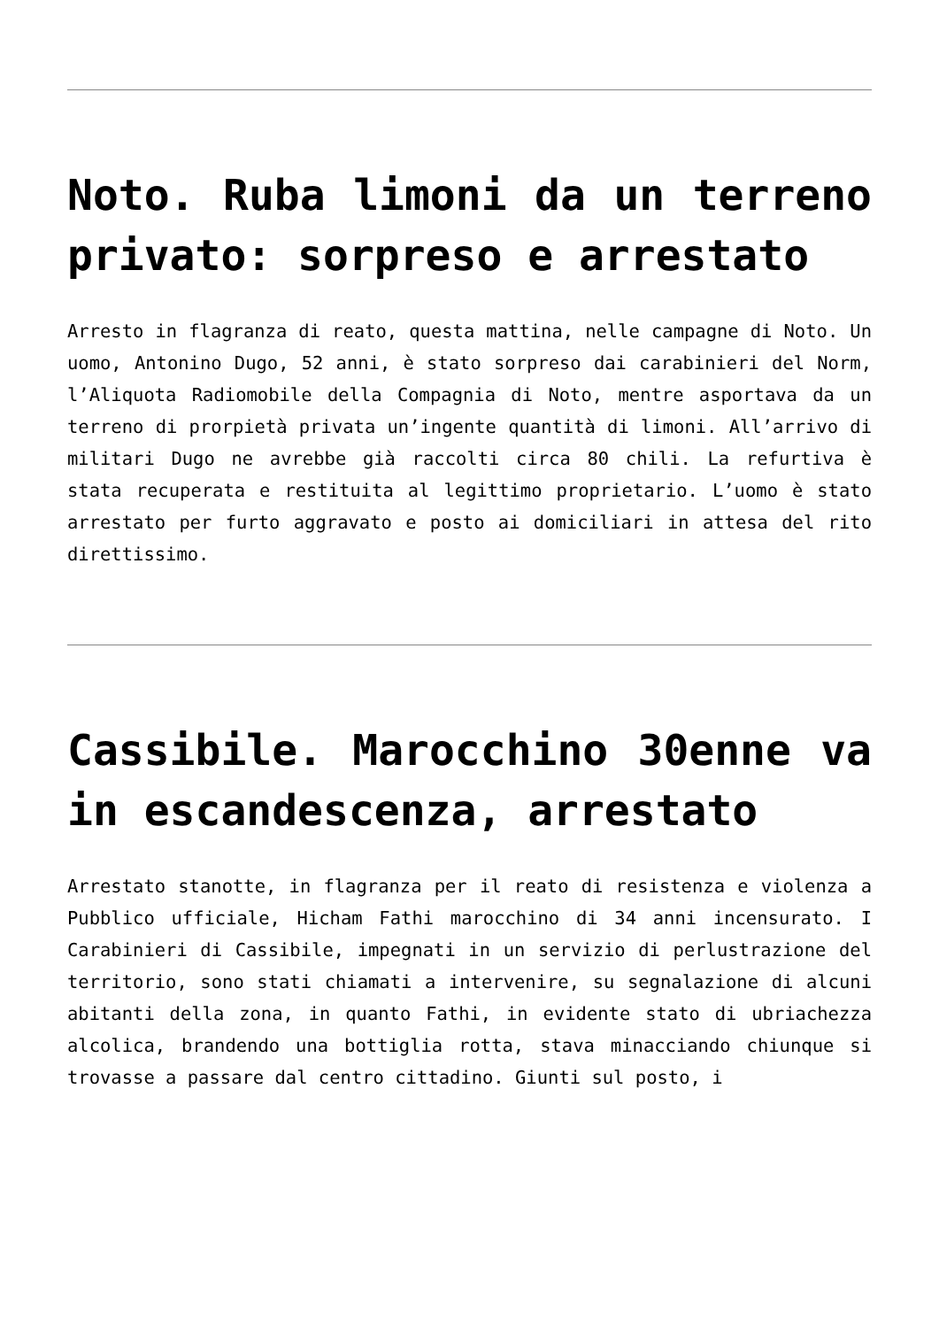Noto. Ruba limoni da un terreno privato: sorpreso e arrestato
Arresto in flagranza di reato, questa mattina, nelle campagne di Noto. Un uomo, Antonino Dugo, 52 anni, è stato sorpreso dai carabinieri del Norm, l’Aliquota Radiomobile della Compagnia di Noto, mentre asportava da un terreno di prorpietà privata un’ingente quantità di limoni. All’arrivo di militari Dugo ne avrebbe già raccolti circa 80 chili. La refurtiva è stata recuperata e restituita al legittimo proprietario. L’uomo è stato arrestato per furto aggravato e posto ai domiciliari in attesa del rito direttissimo.
Cassibile. Marocchino 30enne va in escandescenza, arrestato
Arrestato stanotte, in flagranza per il reato di resistenza e violenza a Pubblico ufficiale, Hicham Fathi marocchino di 34 anni incensurato. I Carabinieri di Cassibile, impegnati in un servizio di perlustrazione del territorio, sono stati chiamati a intervenire, su segnalazione di alcuni abitanti della zona, in quanto Fathi, in evidente stato di ubriachezza alcolica, brandendo una bottiglia rotta, stava minacciando chiunque si trovasse a passare dal centro cittadino. Giunti sul posto, i